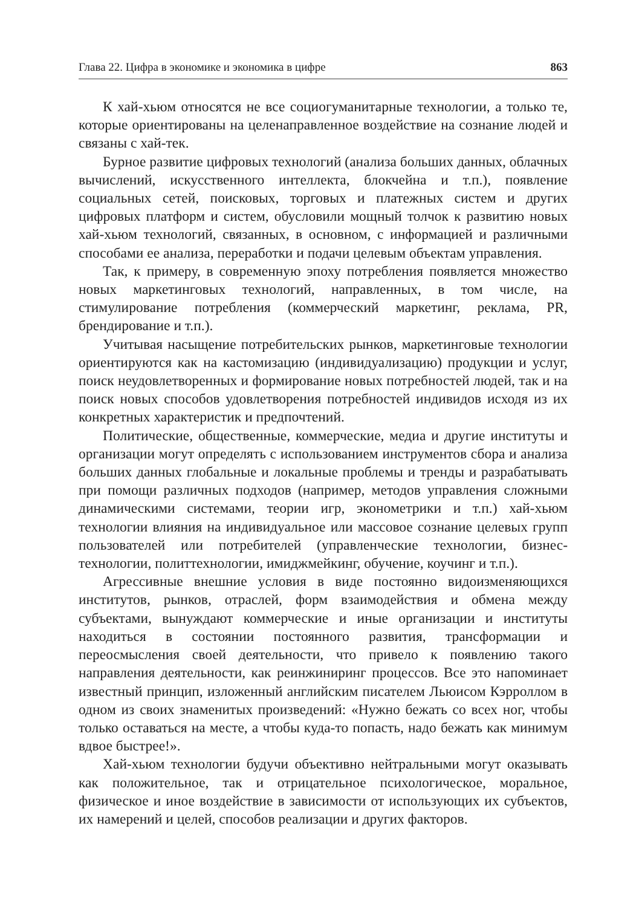Глава 22. Цифра в экономике и экономика в цифре 863
К хай-хьюм относятся не все социогуманитарные технологии, а только те, которые ориентированы на целенаправленное воздействие на сознание людей и связаны с хай-тек.
Бурное развитие цифровых технологий (анализа больших данных, облачных вычислений, искусственного интеллекта, блокчейна и т.п.), появление социальных сетей, поисковых, торговых и платежных систем и других цифровых платформ и систем, обусловили мощный толчок к развитию новых хай-хьюм технологий, связанных, в основном, с информацией и различными способами ее анализа, переработки и подачи целевым объектам управления.
Так, к примеру, в современную эпоху потребления появляется множество новых маркетинговых технологий, направленных, в том числе, на стимулирование потребления (коммерческий маркетинг, реклама, PR, брендирование и т.п.).
Учитывая насыщение потребительских рынков, маркетинговые технологии ориентируются как на кастомизацию (индивидуализацию) продукции и услуг, поиск неудовлетворенных и формирование новых потребностей людей, так и на поиск новых способов удовлетворения потребностей индивидов исходя из их конкретных характеристик и предпочтений.
Политические, общественные, коммерческие, медиа и другие институты и организации могут определять с использованием инструментов сбора и анализа больших данных глобальные и локальные проблемы и тренды и разрабатывать при помощи различных подходов (например, методов управления сложными динамическими системами, теории игр, эконометрики и т.п.) хай-хьюм технологии влияния на индивидуальное или массовое сознание целевых групп пользователей или потребителей (управленческие технологии, бизнес-технологии, политтехнологии, имиджмейкинг, обучение, коучинг и т.п.).
Агрессивные внешние условия в виде постоянно видоизменяющихся институтов, рынков, отраслей, форм взаимодействия и обмена между субъектами, вынуждают коммерческие и иные организации и институты находиться в состоянии постоянного развития, трансформации и переосмысления своей деятельности, что привело к появлению такого направления деятельности, как реинжиниринг процессов. Все это напоминает известный принцип, изложенный английским писателем Льюисом Кэрроллом в одном из своих знаменитых произведений: «Нужно бежать со всех ног, чтобы только оставаться на месте, а чтобы куда-то попасть, надо бежать как минимум вдвое быстрее!».
Хай-хьюм технологии будучи объективно нейтральными могут оказывать как положительное, так и отрицательное психологическое, моральное, физическое и иное воздействие в зависимости от использующих их субъектов, их намерений и целей, способов реализации и других факторов.